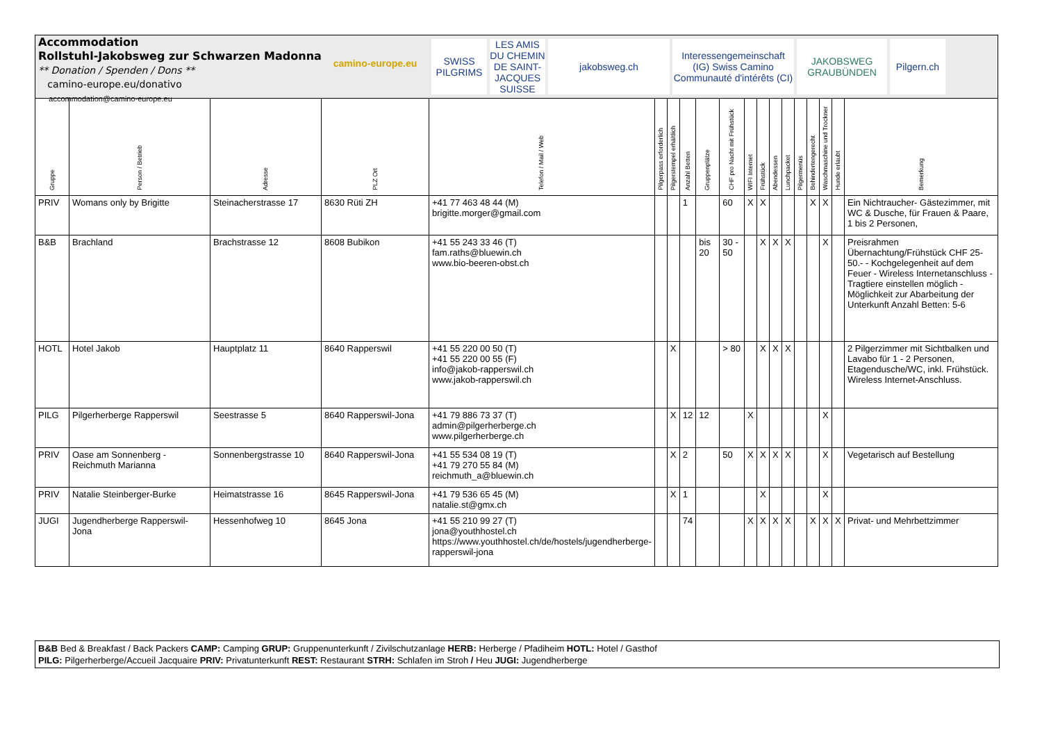Accommodation
Rollstuhl-Jakobsweg zur Schwarzen Madonna
** Donation / Spenden / Dons **
camino-europe.eu/donativo
accommodation@camino-europe.eu
camino-europe.eu
SWISS PILGRIMS
LES AMIS DU CHEMIN DE SAINT-JACQUES SUISSE
jakobsweg.ch Interessengemeinschaft (IG) Swiss Camino Communauté d'intérêts (CI)
JAKOBSWEG GRAUBÜNDEN
Pilgern.ch
| Gruppe | Person / Betrieb | Adresse | PLZ Ort | Telefon / Mail / Web | Pilgerpass erforderlich | Pilgerstempel erhältlich | Anzahl Betten | Gruppenplätze | CHF pro Nacht mit Frühstück | WIFI Internet | Frühstück | Abendessen | Lunchpacket | Pilgermenüs | Behindertengerecht | Waschmaschine und Trockner | Hunde erlaubt | Bemerkung |
| --- | --- | --- | --- | --- | --- | --- | --- | --- | --- | --- | --- | --- | --- | --- | --- | --- | --- | --- |
| PRIV | Womans only by Brigitte | Steinacherstrasse 17 | 8630 Rüti ZH | +41 77 463 48 44 (M) brigitte.morger@gmail.com | | | 1 | | 60 | X | X | | | | X | X | | Ein Nichtraucher- Gästezimmer, mit WC & Dusche, für Frauen & Paare, 1 bis 2 Personen, |
| B&B | Brachland | Brachstrasse 12 | 8608 Bubikon | +41 55 243 33 46 (T) fam.raths@bluewin.ch www.bio-beeren-obst.ch | | | | bis 20 | 30 - 50 | | X | X | X | | | X | | Preisrahmen Übernachtung/Frühstück CHF 25-50.- - Kochgelegenheit auf dem Feuer - Wireless Internetanschluss - Tragtiere einstellen möglich - Möglichkeit zur Abarbeitung der Unterkunft Anzahl Betten: 5-6 |
| HOTL | Hotel Jakob | Hauptplatz 11 | 8640 Rapperswil | +41 55 220 00 50 (T) +41 55 220 00 55 (F) info@jakob-rapperswil.ch www.jakob-rapperswil.ch | | X | | | > 80 | | X | X | X | | | | | 2 Pilgerzimmer mit Sichtbalken und Lavabo für 1 - 2 Personen, Etagendusche/WC, inkl. Frühstück. Wireless Internet-Anschluss. |
| PILG | Pilgerherberge Rapperswil | Seestrasse 5 | 8640 Rapperswil-Jona | +41 79 886 73 37 (T) admin@pilgerherberge.ch www.pilgerherberge.ch | | X | 12 | 12 | | X | | | | | | X | | |
| PRIV | Oase am Sonnenberg - Reichmuth Marianna | Sonnenbergstrasse 10 | 8640 Rapperswil-Jona | +41 55 534 08 19 (T) +41 79 270 55 84 (M) reichmuth_a@bluewin.ch | | X | 2 | | 50 | X | X | X | X | | | X | | Vegetarisch auf Bestellung |
| PRIV | Natalie Steinberger-Burke | Heimatstrasse 16 | 8645 Rapperswil-Jona | +41 79 536 65 45 (M) natalie.st@gmx.ch | | X | 1 | | | | X | | | | | X | | |
| JUGI | Jugendherberge Rapperswil-Jona | Hessenhofweg 10 | 8645 Jona | +41 55 210 99 27 (T) jona@youthhostel.ch https://www.youthhostel.ch/de/hostels/jugendherberge-rapperswil-jona | | | 74 | | | X | X | X | X | | X | X | X | Privat- und Mehrbettzimmer |
B&B Bed & Breakfast / Back Packers CAMP: Camping GRUP: Gruppenunterkunft / Zivilschutzanlage HERB: Herberge / Pfadiheim HOTL: Hotel / Gasthof
PILG: Pilgerherberge/Accueil Jacquaire PRIV: Privatunterkunft REST: Restaurant STRH: Schlafen im Stroh / Heu JUGI: Jugendherberge